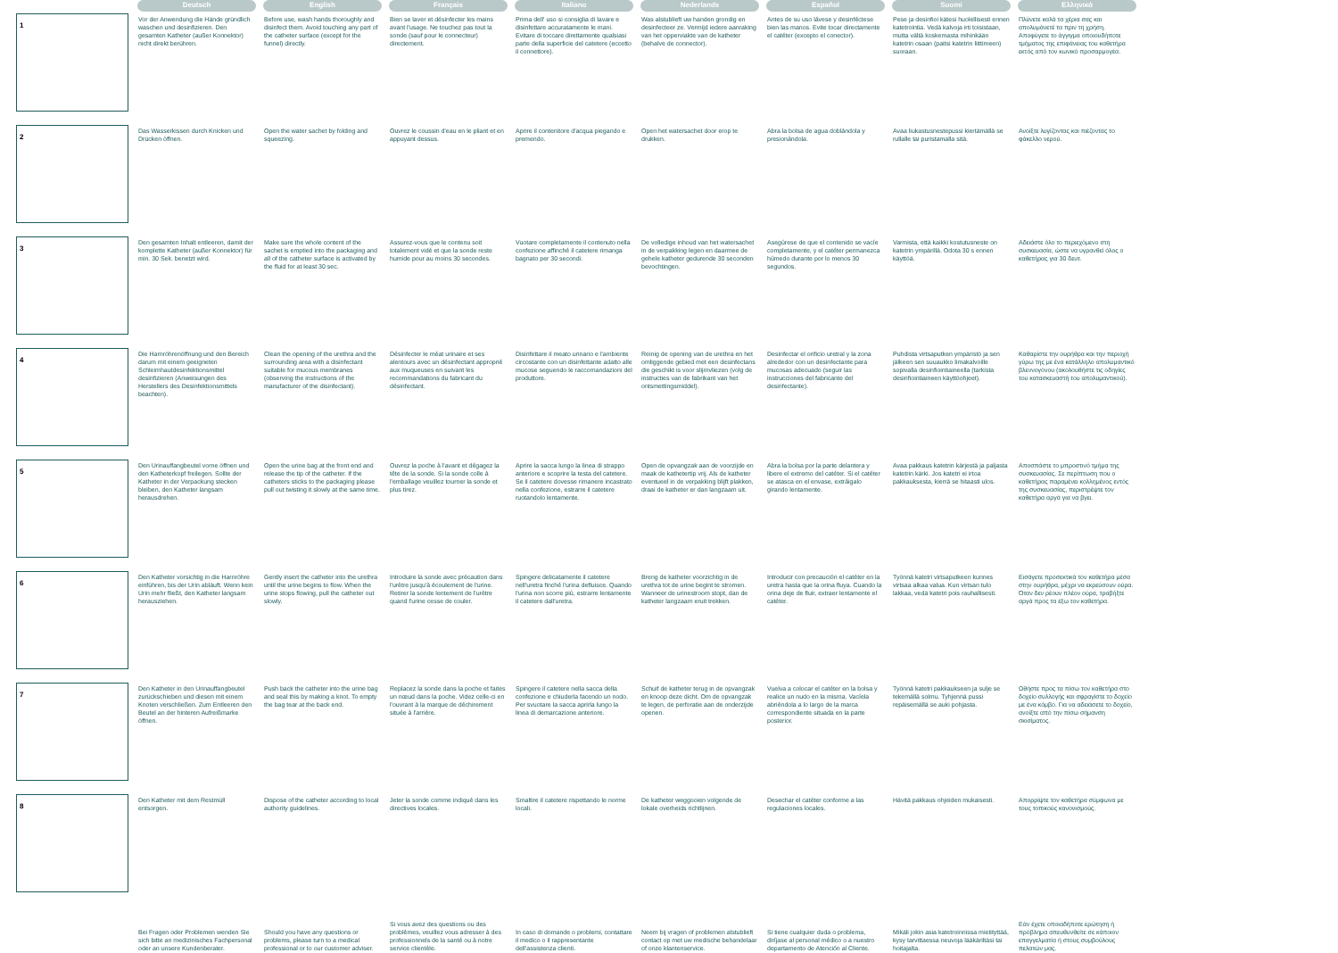| | Deutsch | English | Français | Italiano | Nederlands | Español | Suomi | Ελληνικά |
| --- | --- | --- | --- | --- | --- | --- | --- | --- |
| 1 | Vor der Anwendung die Hände gründlich waschen und desinfizieren. Den gesamten Katheter (außer Konnektor) nicht direkt berühren. | Before use, wash hands thoroughly and disinfect them. Avoid touching any part of the catheter surface (except for the funnel) directly. | Bien se laver et désinfecter les mains avant l'usage. Ne touchez pas tout la sonde (sauf pour le connecteur) directement. | Prima dell' uso si consiglia di lavare e disinfettare accuratamente le mani. Evitare di toccare direttamente qualsiasi parte della superficie del catetere (eccetto il connettore). | Was alstublieft uw handen grondig en desinfecteer ze. Vermijd iedere aanraking van het opperviakte van de katheter (behalve de connector). | Antes de su uso lávese y desinféctese bien las manos. Evite tocar directamente el catéter (excepto el conector). | Pese ja desinfioi kätesi huolellisesti ennen katetrointia. Vedä kalvoja irti toisistaan, mutta vältä koskemasta mihinkään katetrin osaan (paitsi katetrin liittimeen) suoraan. | Πλύνετε καλά τα χέρια σας και απολυμάνετέ τα πριν τη χρήση. Αποφύγετε το άγγιγμα οποιουδήποτε τμήματος της επιφάνειας του καθετήρα εκτός από τον κωνικό προσαρμογέα. |
| 2 | Das Wasserkissen durch Knicken und Drücken öffnen. | Open the water sachet by folding and squeezing. | Ouvrez le coussin d'eau en le pliant et en appuyant dessus. | Aprire il contenitore d'acqua piegando e premendo. | Open het watersachet door erop te drukken. | Abra la bolsa de agua doblándola y presionándola. | Avaa liukastusnestepussi kiertämällä se rullalle tai puristamalla sitä. | Ανοίξτε λυγίζοντας και πιέζοντας το φάκελλο νερού. |
| 3 | Den gesamten Inhalt entleeren, damit der komplette Katheter (außer Konnektor) für min. 30 Sek. benetzt wird. | Make sure the whole content of the sachet is emptied into the packaging and all of the catheter surface is activated by the fluid for at least 30 sec. | Assurez-vous que le contenu soit totalement vidé et que la sonde reste humide pour au moins 30 secondes. | Vuotare completamente il contenuto nella confezione affinché il catetere rimanga bagnato per 30 secondi. | De volledige inhoud van het watersachet in de verpakking legen en daarmee de gehele katheter gedurende 30 seconden bevochtingen. | Asegúrese de que el contenido se vacíe completamente, y el catéter permanezca húmedo durante por lo menos 30 segundos. | Varmista, että kaikki kostutusneste on katetrin ympärillä. Odota 30 s ennen käyttöä. | Αδειάστε όλο το περιεχόμενο στη συσκευασία, ώστε να υγρανθεί όλος ο καθετήρας για 30 δευτ. |
| 4 | Die Harnröhrenöffnung und den Bereich darum mit einem geeigneten Schleimhautdesinfektionsmittel desinfizieren (Anweisungen des Herstellers des Desinfektionsmittels beachten). | Clean the opening of the urethra and the surrounding area with a disinfectant suitable for mucous membranes (observing the instructions of the manufacturer of the disinfectant). | Désinfecter le méat urinaire et ses alentours avec un désinfectant approprié aux muqueuses en suivant les recommandations du fabricant du désinfectant. | Disinfettare il meato urinario e l'ambiente circostante con un disinfettante adatto alle mucose seguendo le raccomandazioni del produttore. | Reinig de opening van de urethra en het omliggende gebied met een desinfectans die geschikt is voor slijmvliezen (volg de instructies van de fabrikant van het ontsmettingsmiddel). | Desinfectar el orificio uretral y la zona alrededor con un desinfectante para mucosas adecuado (seguir las instrucciones del fabricante del desinfectante). | Puhdista virtsaputken ympäristö ja sen jälkeen sen suuaukko limakalvoille sopivalla desinfiointiaineella (tarkista desinfiointiaineen käyttöohjeet). | Καθαρίστε την ουρήθρα και την περιοχή γύρω της με ένα κατάλληλο απολυμαντικό βλεννογόνου (ακολουθήστε τις οδηγίες του κατασκευαστή του απολυμαντικού). |
| 5 | Den Urinauffangbeutel vorne öffnen und den Katheterkopf freilegen. Sollte der Katheter in der Verpackung stecken bleiben, den Katheter langsam herausdrehen. | Open the urine bag at the front end and release the tip of the catheter. If the catheters sticks to the packaging please pull out twisting it slowly at the same time. | Ouvrez la poche à l'avant et dégagez la tête de la sonde. Si la sonde colle à l'emballage veuillez tourner la sonde et plus tirez. | Aprire la sacca lungo la linea di strappo anteriore e scoprire la testa del catetere. Se il catetere dovesse rimanere incastrato nella confezione, estrarre il catetere ruotandolo lentamente. | Open de opvangzak aan de voorzijde en maak de kathetertip vrij. Als de katheter eventueel in de verpakking blijft plakken, draai de katheter er dan langzaam uit. | Abra la bolsa por la parte delantera y libere el extremo del catéter. Si el catéter se atasca en el envase, extráigalo girando lentamente. | Avaa pakkaus katetrin kärjestä ja paljasta katetrin kärki. Jos katetri ei irtoa pakkauksesta, kierrä se hitaasti ulos. | Αποσπάστε το μπροστινό τμήμα της συσκευασίας. Σε περίπτωση που ο καθετήρας παραμένει κολλημένος εντός της συσκευασίας, περιστρέψτε τον καθετήρα αργά για να βγει. |
| 6 | Den Katheter vorsichtig in die Harnröhre einführen, bis der Urin abläuft. Wenn kein Urin mehr fließt, den Katheter langsam herausziehen. | Gently insert the catheter into the urethra until the urine begins to flow. When the urine stops flowing, pull the catheter out slowly. | Introduire la sonde avec précaution dans l'urètre jusqu'à écoulement de l'urine. Retirer la sonde lentement de l'urètre quand l'urine cesse de couler. | Spingere delicatamente il catetere nell'uretra finché l'urina defluisce. Quando l'urina non scorre più, estrarre lentamente il catetere dall'uretra. | Breng de katheter voorzichtig in de urethra tot de urine begint te stromen. Wanneer de urinestroom stopt, dan de katheter langzaam eruit trekken. | Introducir con precaución el catéter en la uretra hasta que la orina fluya. Cuando la orina deje de fluir, extraer lentamente el catéter. | Työnnä katetri virtsaputkeen kunnes virtsaa alkaa valua. Kun virtsan tulo lakkaa, vedä katetri pois rauhallisesti. | Εισάγετε προσεκτικά τον καθετήρα μέσα στην ουρήθρα, μέχρι να εκρεύσουν ούρα. Όταν δεν ρέουν πλέον ούρα, τραβήξτε αργά προς τα έξω τον καθετήρα. |
| 7 | Den Katheter in den Urinauffangbeutel zurückschieben und diesen mit einem Knoten verschließen. Zum Entleeren den Beutel an der hinteren Aufreißmarke öffnen. | Push back the catheter into the urine bag and seal this by making a knot. To empty the bag tear at the back end. | Replacez la sonde dans la poche et faites un nœud dans la poche. Videz celle-ci en l'ouvrant à la marque de déchirement située à l'arrière. | Spingere il catetere nella sacca della confezione e chiuderla facendo un nodo. Per svuotare la sacca aprirla lungo la linea di demarcazione anteriore. | Schuif de katheter terug in de opvangzak en knoop deze dicht. Om de opvangzak te legen, de perforatie aan de onderzijde openen. | Vuelva a colocar el catéter en la bolsa y realice un nudo en la misma. Vacíela abriéndola a lo largo de la marca correspondiente situada en la parte posterior. | Työnnä katetri pakkaukseen ja sulje se tekemällä solmu. Tyhjennä pussi repäisemällä se auki pohjasta. | Ωθήστε προς τα πίσω τον καθετήρα στο δοχείο συλλογής και σφραγίστε το δοχείο με ένα κόμβο. Για να αδειάσετε το δοχείο, ανοίξτε από την πίσω σήμανση σκισίματος. |
| 8 | Den Katheter mit dem Restmüll entsorgen. | Dispose of the catheter according to local authority guidelines. | Jeter la sonde comme indiqué dans les directives locales. | Smaltire il catetere rispettando le norme locali. | De katheter weggooien volgende de lokale overheids richtlijnen. | Desechar el catéter conforme a las regulaciones locales. | Hävitä pakkaus ohjeiden mukaisesti. | Απορρίψτε τον καθετήρα σύμφωνα με τους τοπικούς κανονισμούς. |
| | Bei Fragen oder Problemen wenden Sie sich bitte an medizinisches Fachpersonal oder an unsere Kundenberater. | Should you have any questions or problems, please turn to a medical professional or to our customer adviser. | Si vous avez des questions ou des problèmes, veuillez vous adresser à des professionnels de la santé ou à notre service clientèle. | In caso di domande o problemi, contattare il medico o il rappresentante dell'assistenza clienti. | Neem bij vragen of problemen alstublieft contact op met uw medische behandelaar of onze klantenservice. | Si tiene cualquier duda o problema, diríjase al personal médico o a nuestro departamento de Atención al Cliente. | Mikäli jokin asia katetroinnissa mietityttää, kysy tarvittaessa neuvoja lääkäriltäsi tai hoitajalta. | Εάν έχετε οποιαδήποτε ερώτηση ή πρόβλημα απευθυνθείτε σε κάποιον επαγγελματία ή στους συμβούλους πελατών μας. |